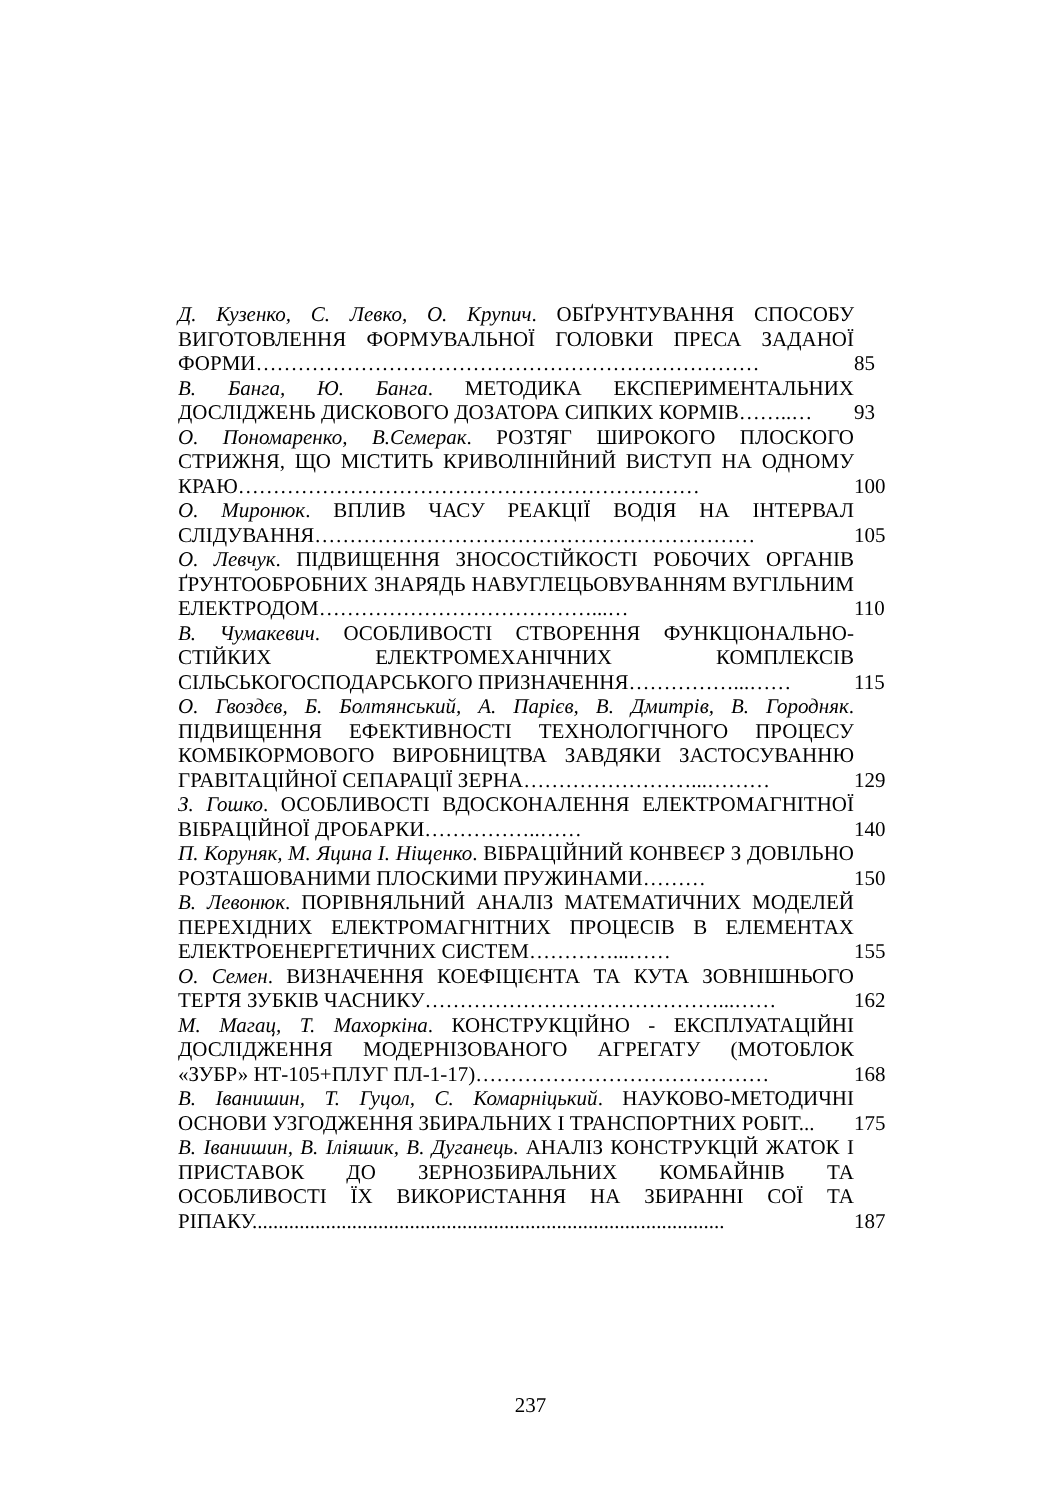Д. Кузенко, С. Левко, О. Крупич. ОБҐРУНТУВАННЯ СПОСОБУ ВИГОТОВЛЕННЯ ФОРМУВАЛЬНОЇ ГОЛОВКИ ПРЕСА ЗАДАНОЇ ФОРМИ………………………………………………………………
85
В. Банга, Ю. Банга. МЕТОДИКА ЕКСПЕРИМЕНТАЛЬНИХ ДОСЛІДЖЕНЬ ДИСКОВОГО ДОЗАТОРА СИПКИХ КОРМІВ……..…
93
О. Пономаренко, В.Семерак. РОЗТЯГ ШИРОКОГО ПЛОСКОГО СТРИЖНЯ, ЩО МІСТИТЬ КРИВОЛІНІЙНИЙ ВИСТУП НА ОДНОМУ КРАЮ…………………………………………………………
100
О. Миронюк. ВПЛИВ ЧАСУ РЕАКЦІЇ ВОДІЯ НА ІНТЕРВАЛ СЛІДУВАННЯ………………………………………………………
105
О. Левчук. ПІДВИЩЕННЯ ЗНОСОСТІЙКОСТІ РОБОЧИХ ОРГАНІВ ҐРУНТООБРОБНИХ ЗНАРЯДЬ НАВУГЛЕЦЬОВУВАННЯМ ВУГІЛЬНИМ ЕЛЕКТРОДОМ…………………………………...…
110
В. Чумакевич. ОСОБЛИВОСТІ СТВОРЕННЯ ФУНКЦІОНАЛЬНО-СТІЙКИХ ЕЛЕКТРОМЕХАНІЧНИХ КОМПЛЕКСІВ СІЛЬСЬКОГОСПОДАРСЬКОГО ПРИЗНАЧЕННЯ……………...……
115
О. Гвоздєв, Б. Болтянський, А. Парієв, В. Дмитрів, В. Городняк. ПІДВИЩЕННЯ ЕФЕКТИВНОСТІ ТЕХНОЛОГІЧНОГО ПРОЦЕСУ КОМБІКОРМОВОГО ВИРОБНИЦТВА ЗАВДЯКИ ЗАСТОСУВАННЮ ГРАВІТАЦІЙНОЇ СЕПАРАЦІЇ ЗЕРНА……………………...………
129
З. Гошко. ОСОБЛИВОСТІ ВДОСКОНАЛЕННЯ ЕЛЕКТРОМАГНІТНОЇ ВІБРАЦІЙНОЇ ДРОБАРКИ……………..……
140
П. Коруняк, М. Яцина І. Ніщенко. ВІБРАЦІЙНИЙ КОНВЕЄР З ДОВІЛЬНО РОЗТАШОВАНИМИ ПЛОСКИМИ ПРУЖИНАМИ………
150
В. Левонюк. ПОРІВНЯЛЬНИЙ АНАЛІЗ МАТЕМАТИЧНИХ МОДЕЛЕЙ ПЕРЕХІДНИХ ЕЛЕКТРОМАГНІТНИХ ПРОЦЕСІВ В ЕЛЕМЕНТАХ ЕЛЕКТРОЕНЕРГЕТИЧНИХ СИСТЕМ…………...……
155
О. Семен. ВИЗНАЧЕННЯ КОЕФІЦІЄНТА ТА КУТА ЗОВНІШНЬОГО ТЕРТЯ ЗУБКІВ ЧАСНИКУ……………………………………...……
162
М. Магац, Т. Махоркіна. КОНСТРУКЦІЙНО - ЕКСПЛУАТАЦІЙНІ ДОСЛІДЖЕННЯ МОДЕРНІЗОВАНОГО АГРЕГАТУ (МОТОБЛОК «ЗУБР» НТ-105+ПЛУГ ПЛ-1-17)……………………………………
168
В. Іванишин, Т. Гуцол, С. Комарніцький. НАУКОВО-МЕТОДИЧНІ ОСНОВИ УЗГОДЖЕННЯ ЗБИРАЛЬНИХ І ТРАНСПОРТНИХ РОБІТ...
175
В. Іванишин, В. Іліяшик, В. Дуганець. АНАЛІЗ КОНСТРУКЦІЙ ЖАТОК І ПРИСТАВОК ДО ЗЕРНОЗБИРАЛЬНИХ КОМБАЙНІВ ТА ОСОБЛИВОСТІ ЇХ ВИКОРИСТАННЯ НА ЗБИРАННІ СОЇ ТА РІПАКУ..........................................................................................
187
237